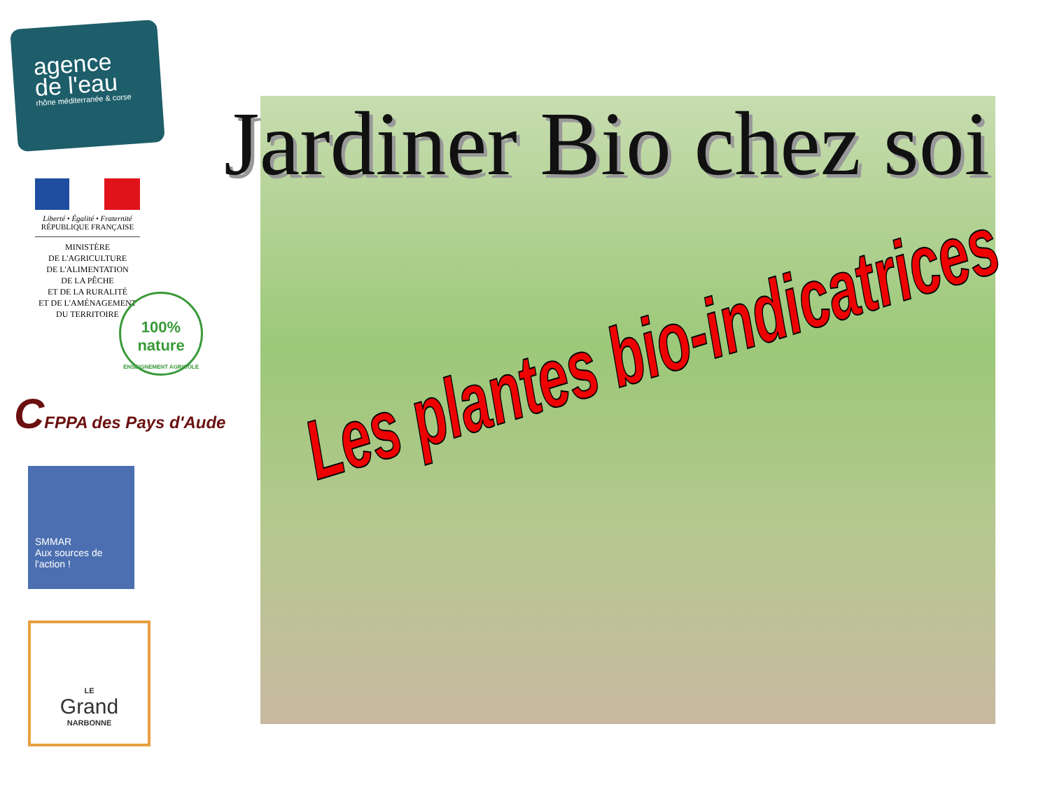agence
de l'eau
rhône méditerranée & corse
Liberté • Égalité • Fraternité
RÉPUBLIQUE FRANÇAISE
MINISTÈRE
DE L'AGRICULTURE
DE L'ALIMENTATION
DE LA PÊCHE
ET DE LA RURALITÉ
ET DE L'AMÉNAGEMENT
DU TERRITOIRE
100% nature
ENSEIGNEMENT AGRICOLE
CFPPA des Pays d'Aude
SMMAR
Aux sources de l'action !
LE
Grand
NARBONNE
Jardiner Bio chez soi
Les plantes bio-indicatrices